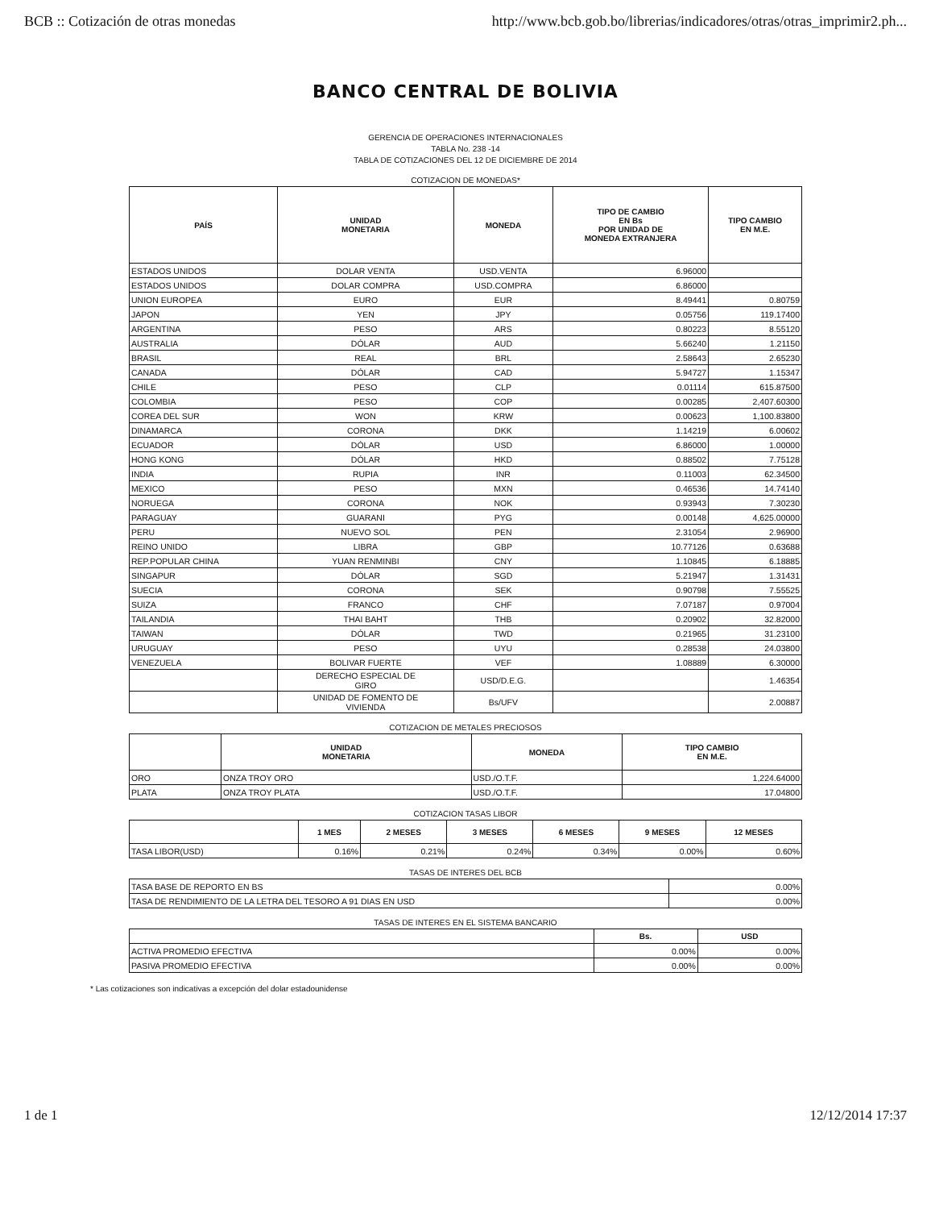BCB :: Cotización de otras monedas http://www.bcb.gob.bo/librerias/indicadores/otras/otras_imprimir2.ph...
BANCO CENTRAL DE BOLIVIA
GERENCIA DE OPERACIONES INTERNACIONALES
TABLA No. 238 -14
TABLA DE COTIZACIONES DEL 12 DE DICIEMBRE DE 2014
COTIZACION DE MONEDAS*
| PAÍS | UNIDAD MONETARIA | MONEDA | TIPO DE CAMBIO EN Bs POR UNIDAD DE MONEDA EXTRANJERA | TIPO CAMBIO EN M.E. |
| --- | --- | --- | --- | --- |
| ESTADOS UNIDOS | DOLAR VENTA | USD.VENTA | 6.96000 | |
| ESTADOS UNIDOS | DOLAR COMPRA | USD.COMPRA | 6.86000 | |
| UNION EUROPEA | EURO | EUR | 8.49441 | 0.80759 |
| JAPON | YEN | JPY | 0.05756 | 119.17400 |
| ARGENTINA | PESO | ARS | 0.80223 | 8.55120 |
| AUSTRALIA | DÓLAR | AUD | 5.66240 | 1.21150 |
| BRASIL | REAL | BRL | 2.58643 | 2.65230 |
| CANADA | DÓLAR | CAD | 5.94727 | 1.15347 |
| CHILE | PESO | CLP | 0.01114 | 615.87500 |
| COLOMBIA | PESO | COP | 0.00285 | 2,407.60300 |
| COREA DEL SUR | WON | KRW | 0.00623 | 1,100.83800 |
| DINAMARCA | CORONA | DKK | 1.14219 | 6.00602 |
| ECUADOR | DÓLAR | USD | 6.86000 | 1.00000 |
| HONG KONG | DÓLAR | HKD | 0.88502 | 7.75128 |
| INDIA | RUPIA | INR | 0.11003 | 62.34500 |
| MEXICO | PESO | MXN | 0.46536 | 14.74140 |
| NORUEGA | CORONA | NOK | 0.93943 | 7.30230 |
| PARAGUAY | GUARANI | PYG | 0.00148 | 4,625.00000 |
| PERU | NUEVO SOL | PEN | 2.31054 | 2.96900 |
| REINO UNIDO | LIBRA | GBP | 10.77126 | 0.63688 |
| REP.POPULAR CHINA | YUAN RENMINBI | CNY | 1.10845 | 6.18885 |
| SINGAPUR | DÓLAR | SGD | 5.21947 | 1.31431 |
| SUECIA | CORONA | SEK | 0.90798 | 7.55525 |
| SUIZA | FRANCO | CHF | 7.07187 | 0.97004 |
| TAILANDIA | THAI BAHT | THB | 0.20902 | 32.82000 |
| TAIWAN | DÓLAR | TWD | 0.21965 | 31.23100 |
| URUGUAY | PESO | UYU | 0.28538 | 24.03800 |
| VENEZUELA | BOLIVAR FUERTE | VEF | 1.08889 | 6.30000 |
| | DERECHO ESPECIAL DE GIRO | USD/D.E.G. | | 1.46354 |
| | UNIDAD DE FOMENTO DE VIVIENDA | Bs/UFV | | 2.00887 |
COTIZACION DE METALES PRECIOSOS
| | UNIDAD MONETARIA | MONEDA | TIPO CAMBIO EN M.E. |
| --- | --- | --- | --- |
| ORO | ONZA TROY ORO | USD./O.T.F. | 1,224.64000 |
| PLATA | ONZA TROY PLATA | USD./O.T.F. | 17.04800 |
COTIZACION TASAS LIBOR
| | 1 MES | 2 MESES | 3 MESES | 6 MESES | 9 MESES | 12 MESES |
| --- | --- | --- | --- | --- | --- | --- |
| TASA LIBOR(USD) | 0.16% | 0.21% | 0.24% | 0.34% | 0.00% | 0.60% |
TASAS DE INTERES DEL BCB
| TASA BASE DE REPORTO EN BS | 0.00% |
| TASA DE RENDIMIENTO DE LA LETRA DEL TESORO A 91 DIAS EN USD | 0.00% |
TASAS DE INTERES EN EL SISTEMA BANCARIO
| | Bs. | USD |
| --- | --- | --- |
| ACTIVA PROMEDIO EFECTIVA | 0.00% | 0.00% |
| PASIVA PROMEDIO EFECTIVA | 0.00% | 0.00% |
* Las cotizaciones son indicativas a excepción del dolar estadounidense
1 de 1 12/12/2014 17:37